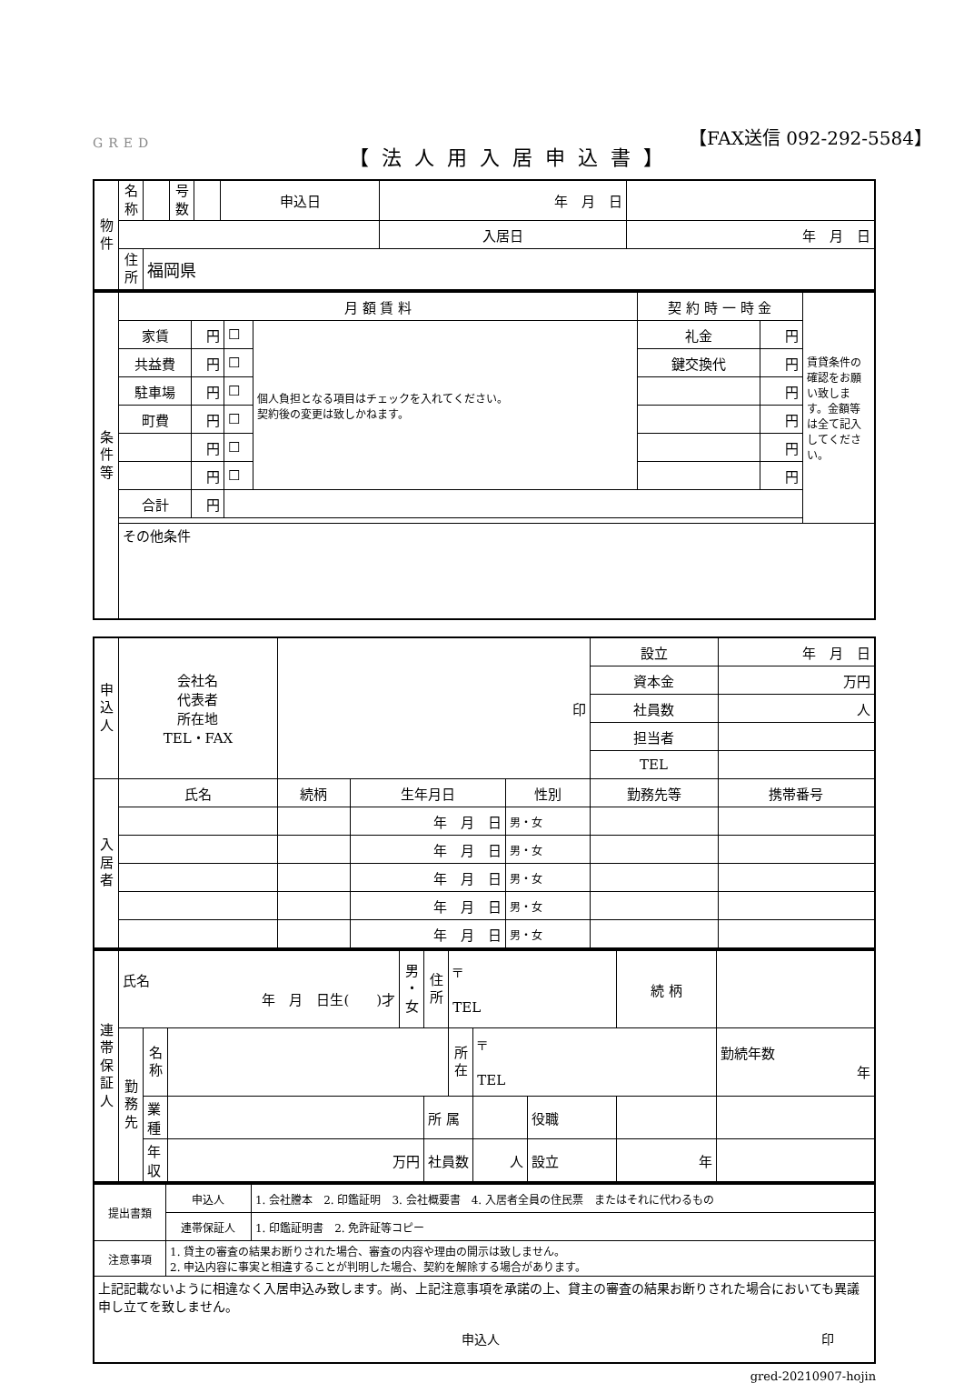GRED
【FAX送信 092-292-5584】
【法人用入居申込書】
| 物 件 | 名 称 | | 号 数 | | 申込日 | 年 月 日 | |
| | | | | | | 入居日 | 年 月 日 |
| | 住 所 | 福岡県 | | | | | |
| 条 件 等 | 月 額 賃 料 | | | | 契 約 時 一 時 金 | | 賃貸条件の確認をお願い致します。金額等は全て記入してください。 |
| | 家賃 | 円 | ☐ | 個人負担となる項目はチェックを入れてください。 契約後の変更は致しかねます。 | 礼金 | 円 | |
| | 共益費 | 円 | ☐ | | 鍵交換代 | 円 | |
| | 駐車場 | 円 | ☐ | | | 円 | |
| | 町費 | 円 | ☐ | | | 円 | |
| | | 円 | ☐ | | | 円 | |
| | | 円 | ☐ | | | 円 | |
| | 合計 | 円 | | | | | |
| | その他条件 | | | | | | |
| 申 込 人 | 会社名 代表者 所在地 TEL・FAX | 印 | | | | 設立 | 年 月 日 |
| | | | | | | 資本金 | 万円 |
| | | | | | | 社員数 | 人 |
| | | | | | | 担当者 | |
| | | | | | | TEL | |
| 入 居 者 | 氏名 | 続柄 | 生年月日 | 性別 | 勤務先等 | | 携帯番号 |
| | | | 年 月 日 | 男・女 | | | |
| | | | 年 月 日 | 男・女 | | | |
| | | | 年 月 日 | 男・女 | | | |
| | | | 年 月 日 | 男・女 | | | |
| | | | 年 月 日 | 男・女 | | | |
| 連 帯 保 証 人 | 氏名 年 月 日生( )才 | | | 男 ・ 女 | 住 所 | 〒 TEL | | | 続 柄 | |
| | 勤 務 先 | 名 称 | | | | 所 在 | 〒 TEL | | | 勤続年数 年 |
| | | 業 種 | | | 所 属 | | | 役職 | | |
| | | 年 収 | 万円 | | 社員数 | | 人 | 設立 | 年 | |
| 提出書類 | 申込人 | 1. 会社謄本 2. 印鑑証明 3. 会社概要書 4. 入居者全員の住民票 またはそれに代わるもの |
| | 連帯保証人 | 1. 印鑑証明書 2. 免許証等コピー |
| 注意事項 | 1. 貸主の審査の結果お断りされた場合、審査の内容や理由の開示は致しません。 2. 申込内容に事実と相違することが判明した場合、契約を解除する場合があります。 | |
| 上記記載ないように相違なく入居申込み致します。尚、上記注意事項を承諾の上、貸主の審査の結果お断りされた場合においても異議申し立てを致しません。 申込人 印 | | |
gred-20210907-hojin